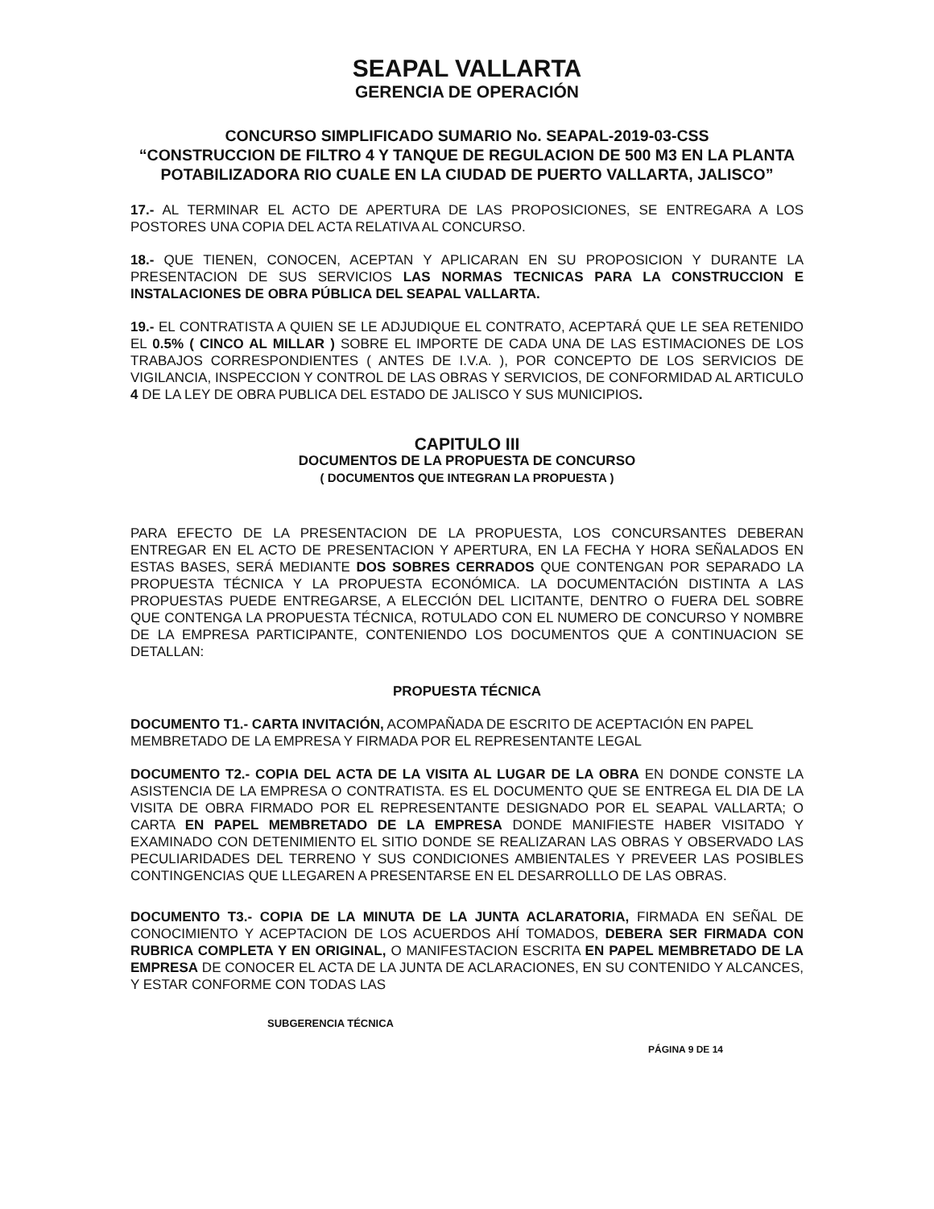SEAPAL VALLARTA
GERENCIA DE OPERACIÓN
CONCURSO SIMPLIFICADO SUMARIO No. SEAPAL-2019-03-CSS
“CONSTRUCCION DE FILTRO 4 Y TANQUE DE REGULACION DE 500 M3 EN LA PLANTA POTABILIZADORA RIO CUALE EN LA CIUDAD DE PUERTO VALLARTA, JALISCO”
17.- AL TERMINAR EL ACTO DE APERTURA DE LAS PROPOSICIONES, SE ENTREGARA A LOS POSTORES UNA COPIA DEL ACTA RELATIVA AL CONCURSO.
18.- QUE TIENEN, CONOCEN, ACEPTAN Y APLICARAN EN SU PROPOSICION Y DURANTE LA PRESENTACION DE SUS SERVICIOS LAS NORMAS TECNICAS PARA LA CONSTRUCCION E INSTALACIONES DE OBRA PÚBLICA DEL SEAPAL VALLARTA.
19.- EL CONTRATISTA A QUIEN SE LE ADJUDIQUE EL CONTRATO, ACEPTARÁ QUE LE SEA RETENIDO EL 0.5% ( CINCO AL MILLAR ) SOBRE EL IMPORTE DE CADA UNA DE LAS ESTIMACIONES DE LOS TRABAJOS CORRESPONDIENTES ( ANTES DE I.V.A. ), POR CONCEPTO DE LOS SERVICIOS DE VIGILANCIA, INSPECCION Y CONTROL DE LAS OBRAS Y SERVICIOS, DE CONFORMIDAD AL ARTICULO 4 DE LA LEY DE OBRA PUBLICA DEL ESTADO DE JALISCO Y SUS MUNICIPIOS.
CAPITULO III
DOCUMENTOS DE LA PROPUESTA DE CONCURSO
( DOCUMENTOS QUE INTEGRAN LA PROPUESTA )
PARA EFECTO DE LA PRESENTACION DE LA PROPUESTA, LOS CONCURSANTES DEBERAN ENTREGAR EN EL ACTO DE PRESENTACION Y APERTURA, EN LA FECHA Y HORA SEÑALADOS EN ESTAS BASES, SERÁ MEDIANTE DOS SOBRES CERRADOS QUE CONTENGAN POR SEPARADO LA PROPUESTA TÉCNICA Y LA PROPUESTA ECONÓMICA. LA DOCUMENTACIÓN DISTINTA A LAS PROPUESTAS PUEDE ENTREGARSE, A ELECCIÓN DEL LICITANTE, DENTRO O FUERA DEL SOBRE QUE CONTENGA LA PROPUESTA TÉCNICA, ROTULADO CON EL NUMERO DE CONCURSO Y NOMBRE DE LA EMPRESA PARTICIPANTE, CONTENIENDO LOS DOCUMENTOS QUE A CONTINUACION SE DETALLAN:
PROPUESTA TÉCNICA
DOCUMENTO T1.- CARTA INVITACIÓN, ACOMPAÑADA DE ESCRITO DE ACEPTACIÓN EN PAPEL MEMBRETADO DE LA EMPRESA Y FIRMADA POR EL REPRESENTANTE LEGAL
DOCUMENTO T2.- COPIA DEL ACTA DE LA VISITA AL LUGAR DE LA OBRA EN DONDE CONSTE LA ASISTENCIA DE LA EMPRESA O CONTRATISTA. ES EL DOCUMENTO QUE SE ENTREGA EL DIA DE LA VISITA DE OBRA FIRMADO POR EL REPRESENTANTE DESIGNADO POR EL SEAPAL VALLARTA; O CARTA EN PAPEL MEMBRETADO DE LA EMPRESA DONDE MANIFIESTE HABER VISITADO Y EXAMINADO CON DETENIMIENTO EL SITIO DONDE SE REALIZARAN LAS OBRAS Y OBSERVADO LAS PECULIARIDADES DEL TERRENO Y SUS CONDICIONES AMBIENTALES Y PREVEER LAS POSIBLES CONTINGENCIAS QUE LLEGAREN A PRESENTARSE EN EL DESARROLLLO DE LAS OBRAS.
DOCUMENTO T3.- COPIA DE LA MINUTA DE LA JUNTA ACLARATORIA, FIRMADA EN SEÑAL DE CONOCIMIENTO Y ACEPTACION DE LOS ACUERDOS AHÍ TOMADOS, DEBERA SER FIRMADA CON RUBRICA COMPLETA Y EN ORIGINAL, O MANIFESTACION ESCRITA EN PAPEL MEMBRETADO DE LA EMPRESA DE CONOCER EL ACTA DE LA JUNTA DE ACLARACIONES, EN SU CONTENIDO Y ALCANCES, Y ESTAR CONFORME CON TODAS LAS
SUBGERENCIA TÉCNICA
PÁGINA 9 DE 14